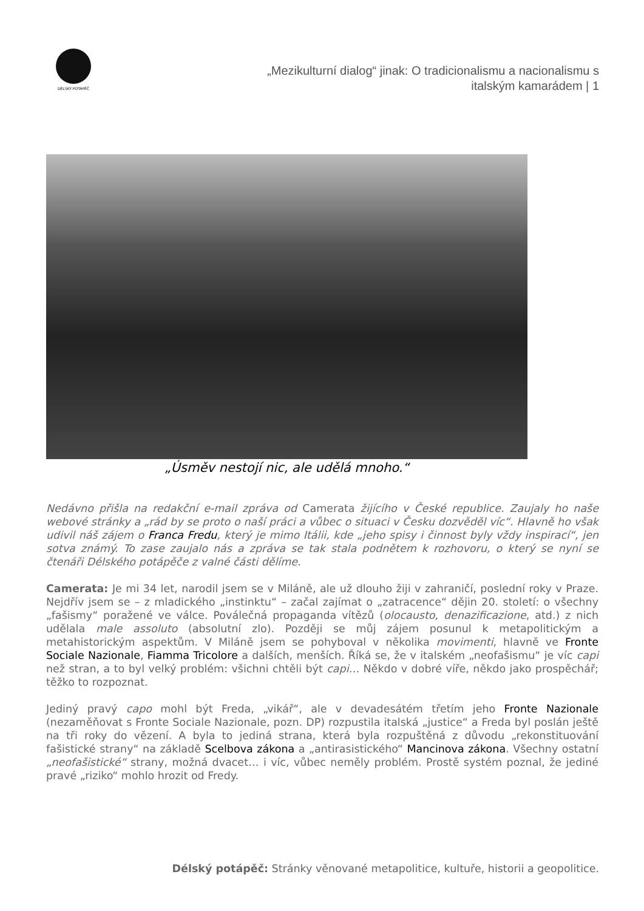DÉLSKÝ POTÁPĚČ
„Mezikulturní dialog“ jinak: O tradicionalismu a nacionalismu s italským kamarádem | 1
„Úsměv nestojí nic, ale udělá mnoho.“
Nedávno přišla na redakční e-mail zpráva od Camerata žijícího v České republice. Zaujaly ho naše webové stránky a „rád by se proto o naší práci a vůbec o situaci v Česku dozvěděl víc“. Hlavně ho však udivil náš zájem o Franca Fredu, který je mimo Itálii, kde „jeho spisy i činnost byly vždy inspirací“, jen sotva známý. To zase zaujalo nás a zpráva se tak stala podnětem k rozhovoru, o který se nyní se čtenáři Délského potápěče z valné části dělíme.
Camerata: Je mi 34 let, narodil jsem se v Miláně, ale už dlouho žiji v zahraničí, poslední roky v Praze. Nejdřív jsem se – z mladického „instinktu“ – začal zajímat o „zatracence“ dějin 20. století: o všechny „fašismy“ poražené ve válce. Poválečná propaganda vítězů (olocausto, denazificazione, atd.) z nich udělala male assoluto (absolutní zlo). Později se můj zájem posunul k metapolitickým a metahistorickým aspektům. V Miláně jsem se pohyboval v několika movimenti, hlavně ve Fronte Sociale Nazionale, Fiamma Tricolore a dalších, menších. Říká se, že v italském „neofašismu“ je víc capi než stran, a to byl velký problém: všichni chtěli být capi… Někdo v dobré víře, někdo jako prospěchář; těžko to rozpoznat.
Jediný pravý capo mohl být Freda, „vikář“, ale v devadesátém třetím jeho Fronte Nazionale (nezaměňovat s Fronte Sociale Nazionale, pozn. DP) rozpustila italská „justice“ a Freda byl poslán ještě na tři roky do vězení. A byla to jediná strana, která byla rozpuštěná z důvodu „rekonstituování fašistické strany“ na základě Scelbova zákona a „antirasistického“ Mancinova zákona. Všechny ostatní „neofašistické“ strany, možná dvacet… i víc, vůbec neměly problém. Prostě systém poznal, že jediné pravé „riziko“ mohlo hrozit od Fredy.
Délský potápěč: Stránky věnované metapolitice, kultuře, historii a geopolitice.